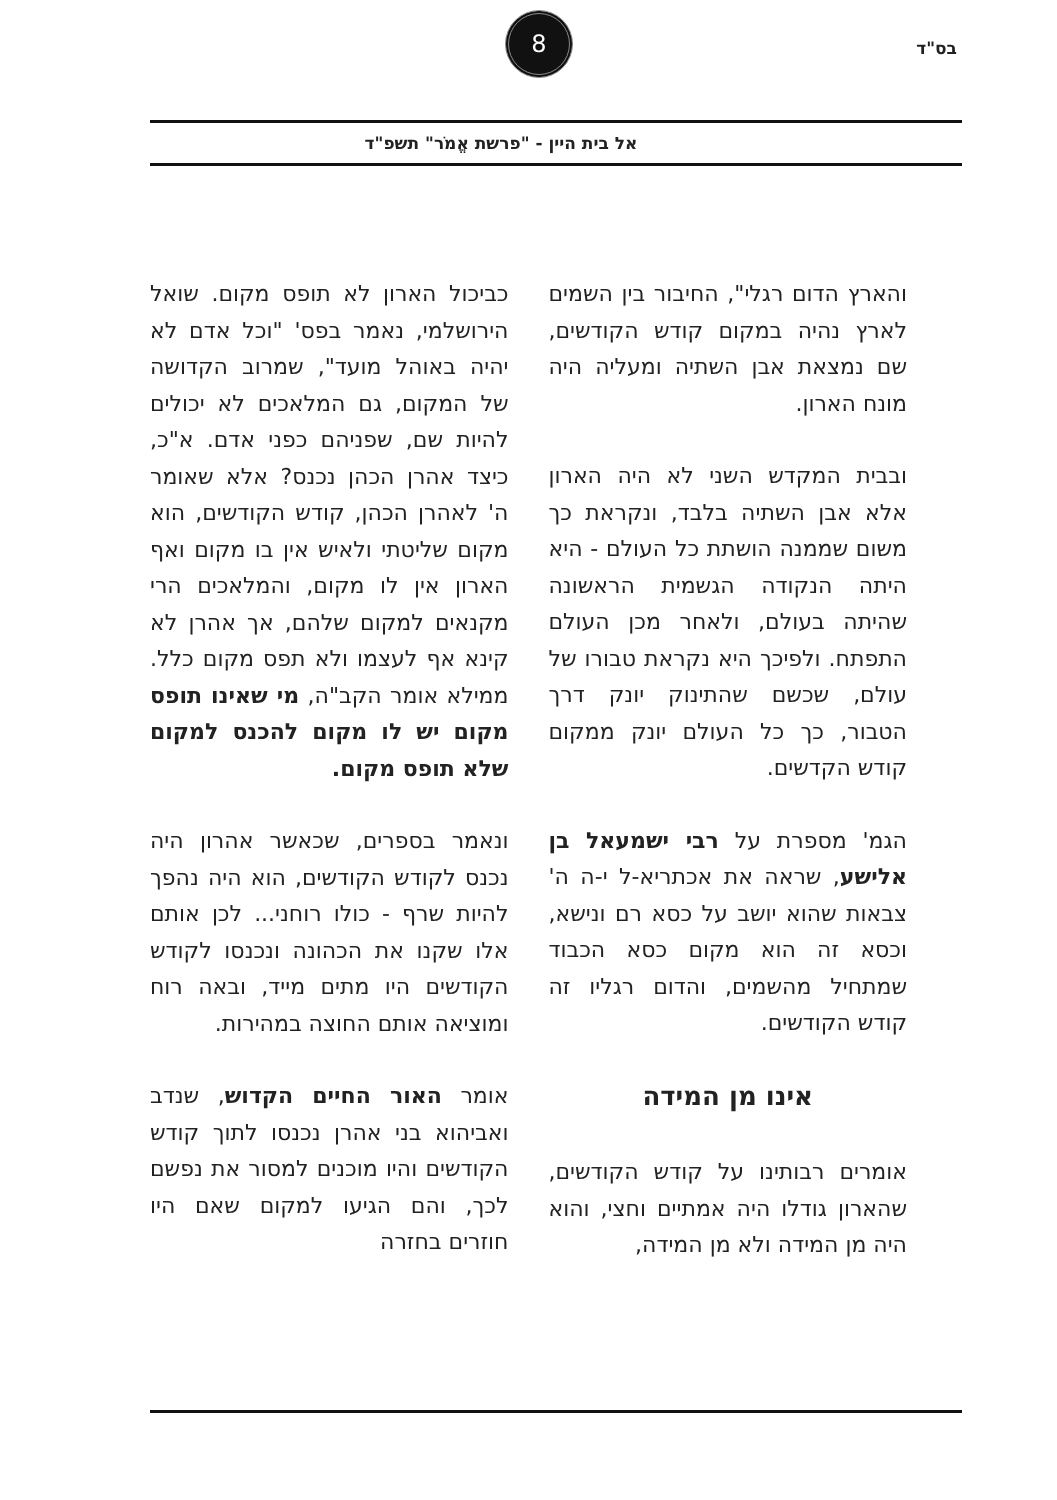בס"ד
8
אל בית היין - "פרשת אֱמֹר" תשפ"ד
והארץ הדום רגלי", החיבור בין השמים לארץ נהיה במקום קודש הקודשים, שם נמצאת אבן השתיה ומעליה היה מונח הארון.
ובבית המקדש השני לא היה הארון אלא אבן השתיה בלבד, ונקראת כך משום שממנה הושתת כל העולם - היא היתה הנקודה הגשמית הראשונה שהיתה בעולם, ולאחר מכן העולם התפתח. ולפיכך היא נקראת טבורו של עולם, שכשם שהתינוק יונק דרך הטבור, כך כל העולם יונק ממקום קודש הקדשים.
הגמ' מספרת על רבי ישמעאל בן אלישע, שראה את אכתריא-ל י-ה ה' צבאות שהוא יושב על כסא רם ונישא, וכסא זה הוא מקום כסא הכבוד שמתחיל מהשמים, והדום רגליו זה קודש הקודשים.
אינו מן המידה
אומרים רבותינו על קודש הקודשים, שהארון גודלו היה אמתיים וחצי, והוא היה מן המידה ולא מן המידה,
כביכול הארון לא תופס מקום. שואל הירושלמי, נאמר בפס' "וכל אדם לא יהיה באוהל מועד", שמרוב הקדושה של המקום, גם המלאכים לא יכולים להיות שם, שפניהם כפני אדם. א"כ, כיצד אהרן הכהן נכנס? אלא שאומר ה' לאהרן הכהן, קודש הקודשים, הוא מקום שליטתי ולאיש אין בו מקום ואף הארון אין לו מקום, והמלאכים הרי מקנאים למקום שלהם, אך אהרן לא קינא אף לעצמו ולא תפס מקום כלל. ממילא אומר הקב"ה, מי שאינו תופס מקום יש לו מקום להכנס למקום שלא תופס מקום.
ונאמר בספרים, שכאשר אהרון היה נכנס לקודש הקודשים, הוא היה נהפך להיות שרף - כולו רוחני... לכן אותם אלו שקנו את הכהונה ונכנסו לקודש הקודשים היו מתים מייד, ובאה רוח ומוציאה אותם החוצה במהירות.
אומר האור החיים הקדוש, שנדב ואביהוא בני אהרן נכנסו לתוך קודש הקודשים והיו מוכנים למסור את נפשם לכך, והם הגיעו למקום שאם היו חוזרים בחזרה